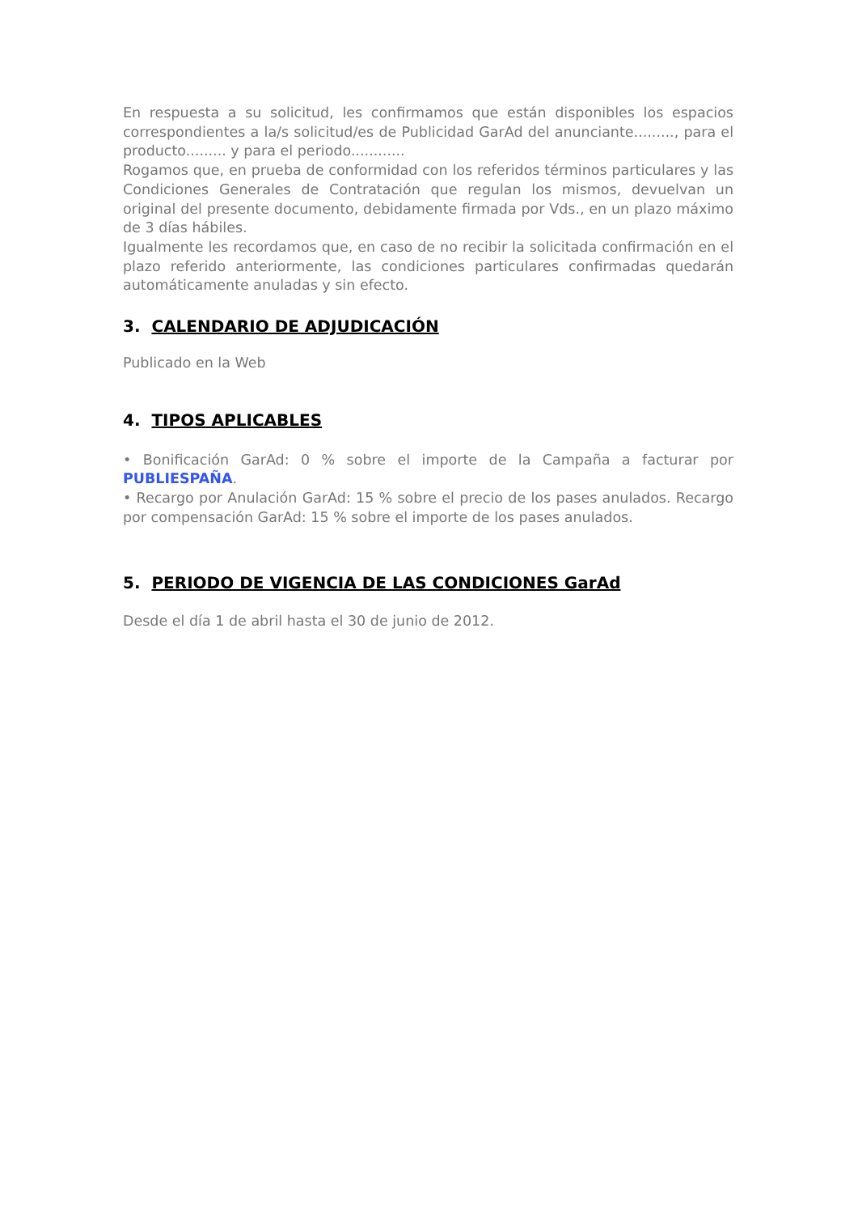En respuesta a su solicitud, les confirmamos que están disponibles los espacios correspondientes a la/s solicitud/es de Publicidad GarAd del anunciante........., para el producto......... y para el periodo............
Rogamos que, en prueba de conformidad con los referidos términos particulares y las Condiciones Generales de Contratación que regulan los mismos, devuelvan un original del presente documento, debidamente firmada por Vds., en un plazo máximo de 3 días hábiles.
Igualmente les recordamos que, en caso de no recibir la solicitada confirmación en el plazo referido anteriormente, las condiciones particulares confirmadas quedarán automáticamente anuladas y sin efecto.
3. CALENDARIO DE ADJUDICACIÓN
Publicado en la Web
4. TIPOS APLICABLES
• Bonificación GarAd: 0 % sobre el importe de la Campaña a facturar por PUBLIESPAÑA.
• Recargo por Anulación GarAd: 15 % sobre el precio de los pases anulados. Recargo por compensación GarAd: 15 % sobre el importe de los pases anulados.
5. PERIODO DE VIGENCIA DE LAS CONDICIONES GarAd
Desde el día 1 de abril hasta el 30 de junio de 2012.